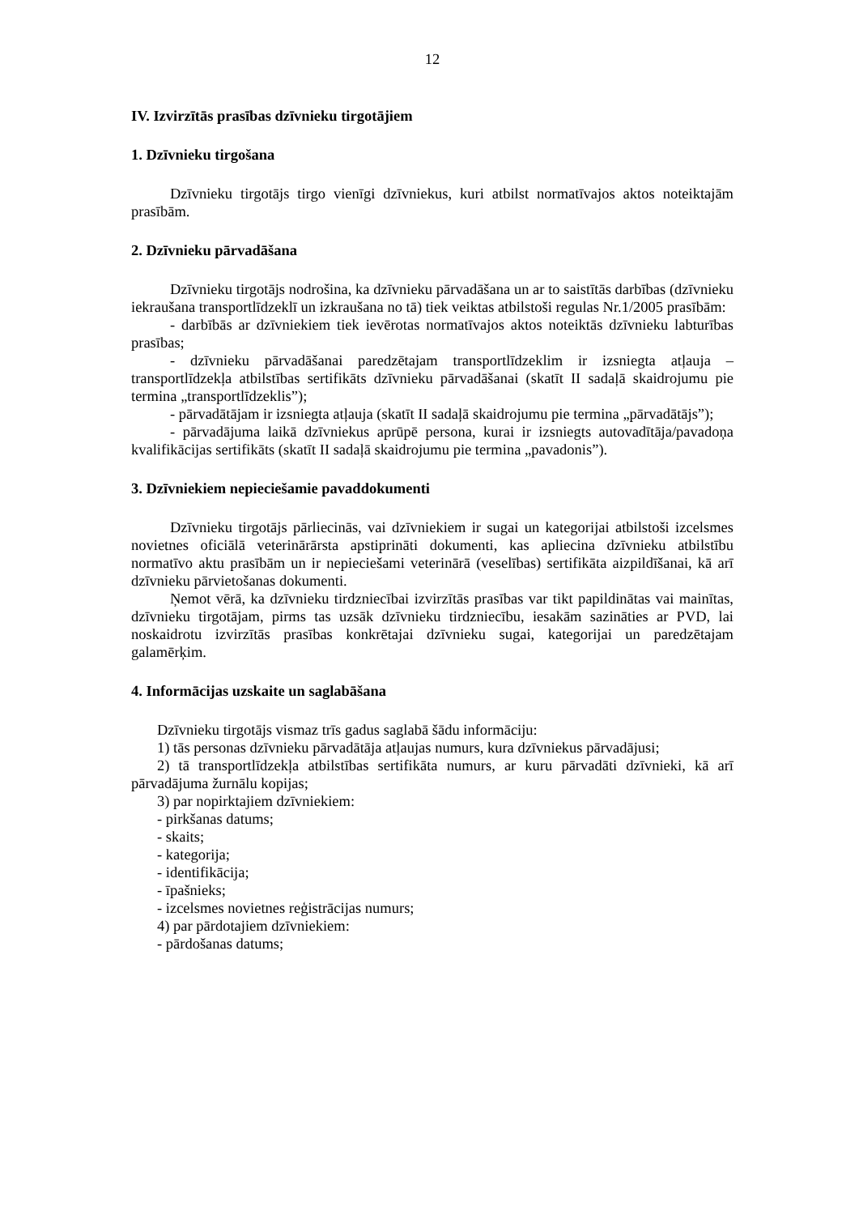12
IV. Izvirzītās prasības dzīvnieku tirgotājiem
1. Dzīvnieku tirgošana
Dzīvnieku tirgotājs tirgo vienīgi dzīvniekus, kuri atbilst normatīvajos aktos noteiktajām prasībām.
2. Dzīvnieku pārvadāšana
Dzīvnieku tirgotājs nodrošina, ka dzīvnieku pārvadāšana un ar to saistītās darbības (dzīvnieku iekraušana transportlīdzeklī un izkraušana no tā) tiek veiktas atbilstoši regulas Nr.1/2005 prasībām:
- darbībās ar dzīvniekiem tiek ievērotas normatīvajos aktos noteiktās dzīvnieku labturības prasības;
- dzīvnieku pārvadāšanai paredzētajam transportlīdzeklim ir izsniegta atļauja – transportlīdzekļa atbilstības sertifikāts dzīvnieku pārvadāšanai (skatīt II sadaļā skaidrojumu pie termina „transportlīdzeklis”);
- pārvadātājam ir izsniegta atļauja (skatīt II sadaļā skaidrojumu pie termina „pārvadātājs”);
- pārvadājuma laikā dzīvniekus aprūpē persona, kurai ir izsniegts autovadītāja/pavadoņa kvalifikācijas sertifikāts (skatīt II sadaļā skaidrojumu pie termina „pavadonis”).
3. Dzīvniekiem nepieciešamie pavaddokumenti
Dzīvnieku tirgotājs pārliecinās, vai dzīvniekiem ir sugai un kategorijai atbilstoši izcelsmes novietnes oficiālā veterinārārsta apstiprināti dokumenti, kas apliecina dzīvnieku atbilstību normatīvo aktu prasībām un ir nepieciešami veterinārā (veselības) sertifikāta aizpildīšanai, kā arī dzīvnieku pārvietošanas dokumenti.
Ņemot vērā, ka dzīvnieku tirdzniecībai izvirzītās prasības var tikt papildinātas vai mainītas, dzīvnieku tirgotājam, pirms tas uzsāk dzīvnieku tirdzniecību, iesakām sazināties ar PVD, lai noskaidrotu izvirzītās prasības konkrētajai dzīvnieku sugai, kategorijai un paredzētajam galamērķim.
4. Informācijas uzskaite un saglabāšana
Dzīvnieku tirgotājs vismaz trīs gadus saglabā šādu informāciju:
1) tās personas dzīvnieku pārvadātāja atļaujas numurs, kura dzīvniekus pārvadājusi;
2) tā transportlīdzekļa atbilstības sertifikāta numurs, ar kuru pārvadāti dzīvnieki, kā arī pārvadājuma žurnālu kopijas;
3) par nopirktajiem dzīvniekiem:
- pirkšanas datums;
- skaits;
- kategorija;
- identifikācija;
- īpašnieks;
- izcelsmes novietnes reģistrācijas numurs;
4) par pārdotajiem dzīvniekiem:
- pārdošanas datums;